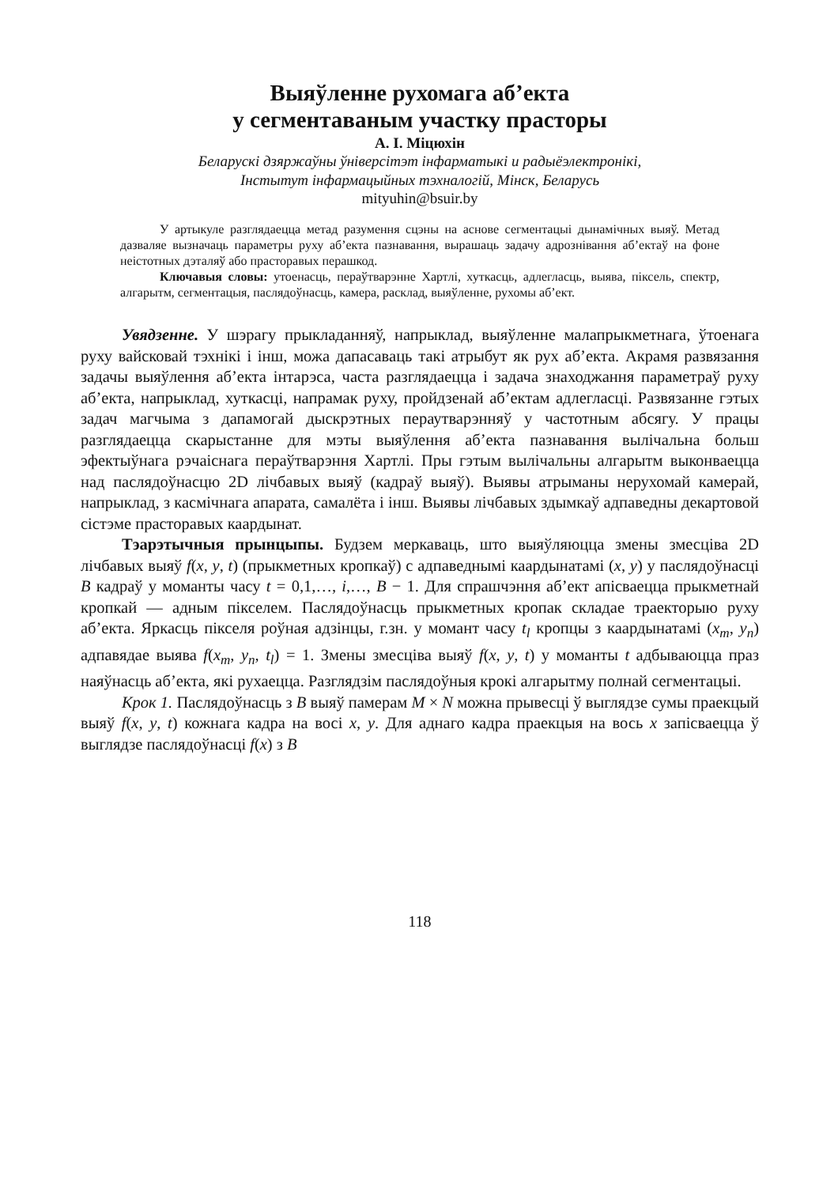Выяўленне рухомага аб’екта
у сегментаваным участку прасторы
А. І. Міцюхін
Беларускі дзяржаўны ўніверсітэт інфарматыкі и радыёэлектронікі,
Інстытут інфармацыйных тэхналогій, Мінск, Беларусь
mityuhin@bsuir.by
У артыкуле разглядаецца метад разумення сцэны на аснове сегментацыі дынамічных выяў. Метад дазваляе вызначаць параметры руху аб’екта пазнавання, вырашаць задачу адрознівання аб’ектаў на фоне неістотных дэталяў або прасторавых перашкод.
Ключавыя словы: утоенасць, пераўтварэнне Хартлі, хуткасць, адлегласць, выява, піксель, спектр, алгарытм, сегментацыя, паслядоўнасць, камера, расклад, выяўленне, рухомы аб’ект.
Увядзенне. У шэрагу прыкладанняў, напрыклад, выяўленне малапрыкметнага, ўтоенага руху вайсковай тэхнікі і інш, можа дапасаваць такі атрыбут як рух аб’екта. Акрамя развязання задачы выяўлення аб’екта інтарэса, часта разглядаецца і задача знаходжання параметраў руху аб’екта, напрыклад, хуткасці, напрамак руху, пройдзенай аб’ектам адлегласці. Развязанне гэтых задач магчыма з дапамогай дыскрэтных пераутварэнняў у частотным абсягу. У працы разглядаецца скарыстанне для мэты выяўлення аб’екта пазнавання вылічальна больш эфектыўнага рэчаіснага пераўтварэння Хартлі. Пры гэтым вылічальны алгарытм выконваецца над паслядоўнасцю 2D лічбавых выяў (кадраў выяў). Выявы атрыманы нерухомай камерай, напрыклад, з касмічнага апарата, самалёта і інш. Выявы лічбавых здымкаў адпаведны декартовой сістэме прасторавых каардынат.
Тэарэтычныя прынцыпы. Будзем меркаваць, што выяўляюцца змены змесціва 2D лічбавых выяў f(x, y, t) (прыкметных кропкаў) с адпаведнымі каардынатамі (x, y) у паслядоўнасці B кадраў у моманты часу t = 0,1,…, i,…, B − 1. Для спрашчэння аб’ект апісваецца прыкметнай кропкай — адным пікселем. Паслядоўнасць прыкметных кропак складае траекторыю руху аб’екта. Яркасць пікселя роўная адзінцы, г.зн. у момант часу t<sub>l</sub> кропцы з каардынатамі (x<sub>m</sub>, y<sub>n</sub>) адпавядае выява f(x<sub>m</sub>, y<sub>n</sub>, t<sub>l</sub>) = 1. Змены змесціва выяў f(x, y, t) у моманты t адбываюцца праз наяўнасць аб’екта, які рухаецца. Разглядзім паслядоўныя крокі алгарытму полнай сегментацыі.
Крок 1. Паслядоўнасць з B выяў памерам M × N можна прывесці ў выглядзе сумы праекцый выяў f(x, y, t) кожнага кадра на восі x, y. Для аднаго кадра праекцыя на вось x запісваецца ў выглядзе паслядоўнасці f(x) з B
118